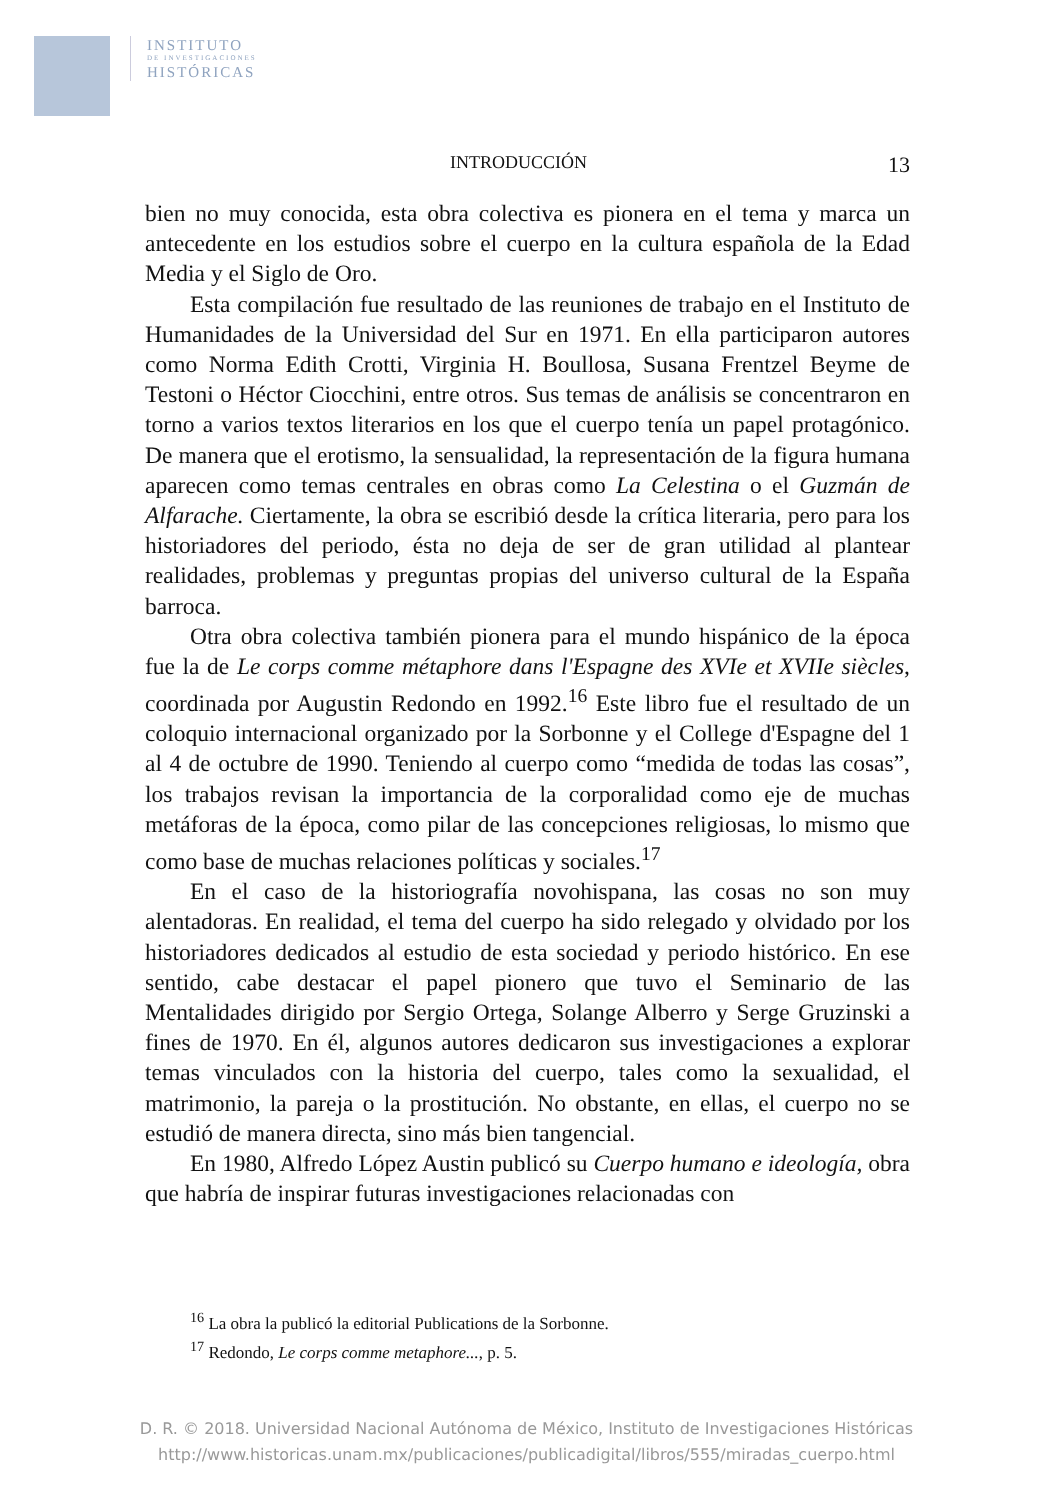INSTITUTO
DE INVESTIGACIONES
HISTÓRICAS
INTRODUCCIÓN 13
bien no muy conocida, esta obra colectiva es pionera en el tema y marca un antecedente en los estudios sobre el cuerpo en la cultura española de la Edad Media y el Siglo de Oro.
Esta compilación fue resultado de las reuniones de trabajo en el Instituto de Humanidades de la Universidad del Sur en 1971. En ella participaron autores como Norma Edith Crotti, Virginia H. Boullosa, Susana Frentzel Beyme de Testoni o Héctor Ciocchini, entre otros. Sus temas de análisis se concentraron en torno a varios textos literarios en los que el cuerpo tenía un papel protagónico. De manera que el erotismo, la sensualidad, la representación de la figura humana aparecen como temas centrales en obras como La Celestina o el Guzmán de Alfarache. Ciertamente, la obra se escribió desde la crítica literaria, pero para los historiadores del periodo, ésta no deja de ser de gran utilidad al plantear realidades, problemas y preguntas propias del universo cultural de la España barroca.
Otra obra colectiva también pionera para el mundo hispánico de la época fue la de Le corps comme métaphore dans l'Espagne des XVIe et XVIIe siècles, coordinada por Augustin Redondo en 1992.<sup>16</sup> Este libro fue el resultado de un coloquio internacional organizado por la Sorbonne y el College d'Espagne del 1 al 4 de octubre de 1990. Teniendo al cuerpo como “medida de todas las cosas”, los trabajos revisan la importancia de la corporalidad como eje de muchas metáforas de la época, como pilar de las concepciones religiosas, lo mismo que como base de muchas relaciones políticas y sociales.<sup>17</sup>
En el caso de la historiografía novohispana, las cosas no son muy alentadoras. En realidad, el tema del cuerpo ha sido relegado y olvidado por los historiadores dedicados al estudio de esta sociedad y periodo histórico. En ese sentido, cabe destacar el papel pionero que tuvo el Seminario de las Mentalidades dirigido por Sergio Ortega, Solange Alberro y Serge Gruzinski a fines de 1970. En él, algunos autores dedicaron sus investigaciones a explorar temas vinculados con la historia del cuerpo, tales como la sexualidad, el matrimonio, la pareja o la prostitución. No obstante, en ellas, el cuerpo no se estudió de manera directa, sino más bien tangencial.
En 1980, Alfredo López Austin publicó su Cuerpo humano e ideología, obra que habría de inspirar futuras investigaciones relacionadas con
<sup>16</sup> La obra la publicó la editorial Publications de la Sorbonne.
<sup>17</sup> Redondo, Le corps comme metaphore..., p. 5.
D. R. © 2018. Universidad Nacional Autónoma de México, Instituto de Investigaciones Históricas
http://www.historicas.unam.mx/publicaciones/publicadigital/libros/555/miradas_cuerpo.html